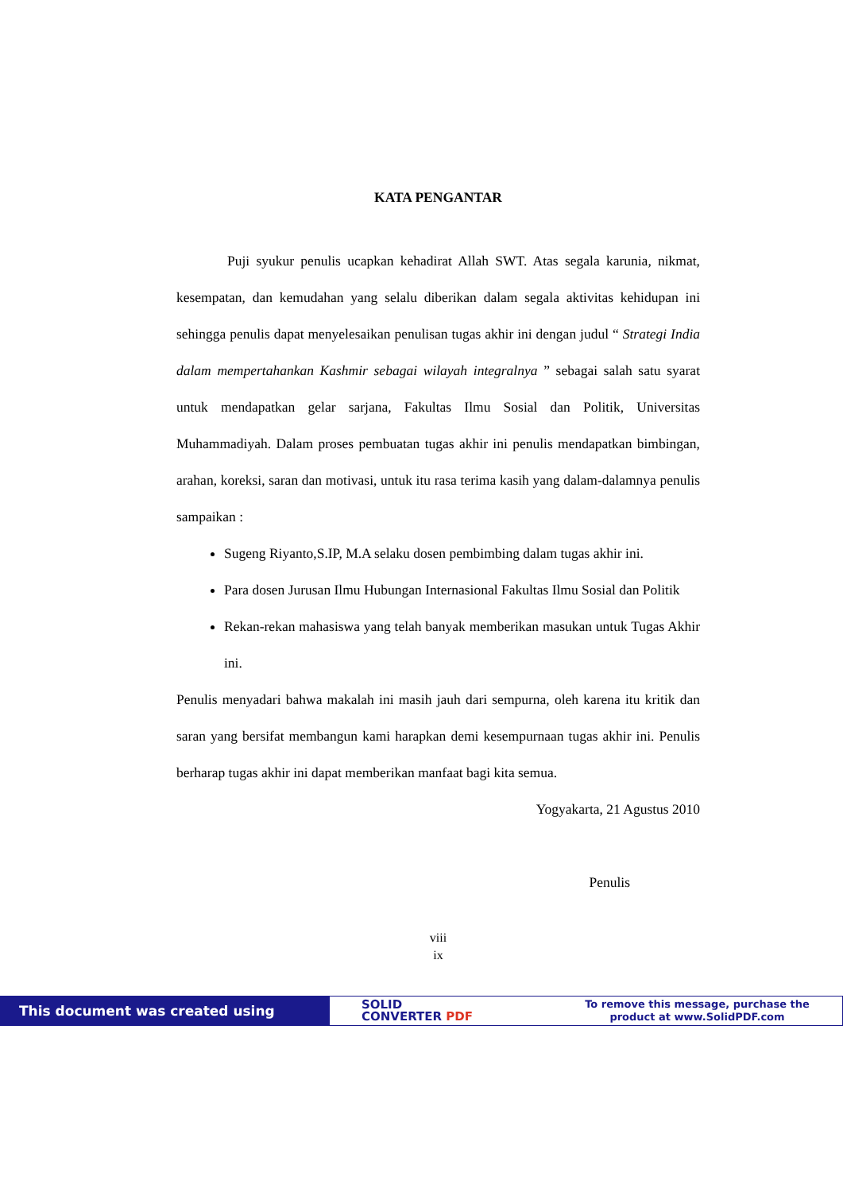KATA PENGANTAR
Puji syukur penulis ucapkan kehadirat Allah SWT. Atas segala karunia, nikmat, kesempatan, dan kemudahan yang selalu diberikan dalam segala aktivitas kehidupan ini sehingga penulis dapat menyelesaikan penulisan tugas akhir ini dengan judul “ Strategi India dalam mempertahankan Kashmir sebagai wilayah integralnya ” sebagai salah satu syarat untuk mendapatkan gelar sarjana, Fakultas Ilmu Sosial dan Politik, Universitas Muhammadiyah. Dalam proses pembuatan tugas akhir ini penulis mendapatkan bimbingan, arahan, koreksi, saran dan motivasi, untuk itu rasa terima kasih yang dalam-dalamnya penulis sampaikan :
Sugeng Riyanto,S.IP, M.A selaku dosen pembimbing dalam tugas akhir ini.
Para dosen Jurusan Ilmu Hubungan Internasional Fakultas Ilmu Sosial dan Politik
Rekan-rekan mahasiswa yang telah banyak memberikan masukan untuk Tugas Akhir ini.
Penulis menyadari bahwa makalah ini masih jauh dari sempurna, oleh karena itu kritik dan saran yang bersifat membangun kami harapkan demi kesempurnaan tugas akhir ini. Penulis berharap tugas akhir ini dapat memberikan manfaat bagi kita semua.
Yogyakarta, 21 Agustus 2010
Penulis
viii
ix
This document was created using
SOLID
CONVERTER PDF
To remove this message, purchase the
product at www.SolidPDF.com